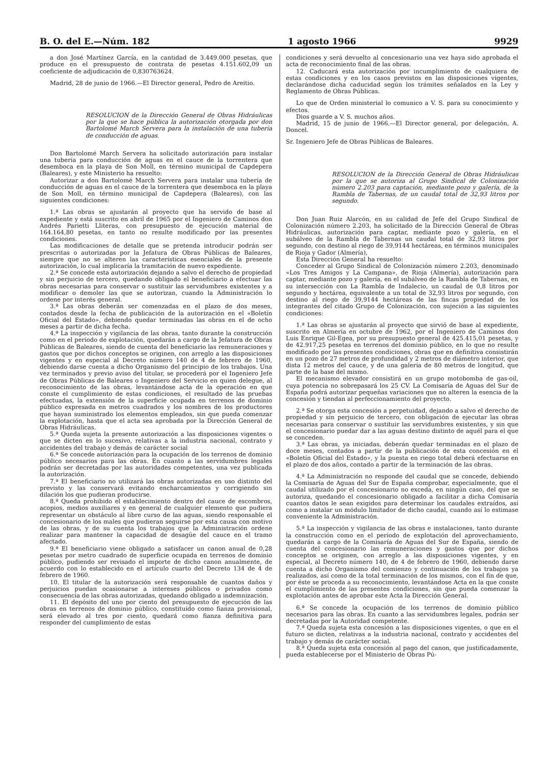B. O. del E.—Núm. 182 1 agosto 1966 9929
a don José Martínez García, en la cantidad de 3.449.000 pesetas, que produce en el presupuesto de contrata de pesetas 4.151.602,09 un coeficiente de adjudicación de 0,830763624.
Madrid, 28 de junio de 1966.—El Director general, Pedro de Areitio.
RESOLUCION de la Dirección General de Obras Hidráulicas por la que se hace pública la autorización otorgada por don Bartolomé March Servera para la instalación de una tubería de conducción de aguas.
Don Bartolomé March Servera ha solicitado autorización para instalar una tubería para conducción de aguas en el cauce de la torrentera que desemboca en la playa de Son Moll, en término municipal de Capdepera (Baleares), y este Ministerio ha resuelto:
Autorizar a don Bartolomé March Servera para instalar una tubería de conducción de aguas en el cauce de la torrentera que desemboca en la playa de Son Moll, en término municipal de Capdepera (Baleares), con las siguientes condiciones:
1.ª Las obras se ajustarán al proyecto que ha servido de base al expediente y está suscrito en abril de 1965 por el Ingeniero de Caminos don Andrés Parietti Lliteras, con presupuesto de ejecución material de 164.164,80 pesetas, en tanto no resulte modificado por las presentes condiciones.
Las modificaciones de detalle que se pretenda introducir podrán ser prescritas o autorizadas por la Jefatura de Obras Públicas de Baleares, siempre que no se alteren las características esenciales de la presente autorización, lo cual implicaría la tramitación de nuevo expediente.
2.ª Se concede esta autorización dejando a salvo el derecho de propiedad y sin perjuicio de tercero, quedando obligado el beneficiario a efectuar las obras necesarias para conservar o sustituir las servidumbres existentes y a modificar o demoler las que se autorizan, cuando la Administración lo ordene por interés general.
3.ª Las obras deberán ser comenzadas en el plazo de dos meses, contados desde la fecha de publicación de la autorización en el «Boletín Oficial del Estado», debiendo quedar terminadas las obras en el de ocho meses a partir de dicha fecha.
4.ª La inspección y vigilancia de las obras, tanto durante la construcción como en el período de explotación, quedarán a cargo de la Jefatura de Obras Públicas de Baleares, siendo de cuenta del beneficiario las remuneraciones y gastos que por dichos conceptos se originen, con arreglo a las disposiciones vigentes y en especial al Decreto número 140 de 4 de febrero de 1960, debiendo darse cuenta a dicho Organismo del principio de los trabajos. Una vez terminados y previo aviso del titular, se procederá por el Ingeniero Jefe de Obras Públicas de Baleares o Ingeniero del Servicio en quien delegue, al reconocimiento de las obras, levantándose acta de la operación en que conste el cumplimiento de estas condiciones, el resultado de las pruebas efectuadas, la extensión de la superficie ocupada en terrenos de dominio público expresada en metros cuadrados y los nombres de los productores que hayan suministrado los elementos empleados, sin que pueda comenzar la explotación, hasta que el acta sea aprobada por la Dirección General de Obras Hidráulicas.
5.ª Queda sujeta la presente autorización a las disposiciones vigentes o que se dicten en lo sucesivo, relativas a la industria nacional, contrato y accidentes del trabajo y demás de carácter social
6.ª Se concede autorización para la ocupación de los terrenos de dominio público necesarios para las obras. En cuanto a las servidumbres legales podrán ser decretadas por las autoridades competentes, una vez publicada la autorización.
7.ª El beneficiario no utilizará las obras autorizadas en uso distinto del previsto y las conservará evitando encharcamientos y corrigiendo sin dilación los que pudieran producirse.
8.ª Queda prohibido el establecimiento dentro del cauce de escombros, acopios, medios auxiliares y en general de cualquier elemento que pudiera representar un obstáculo al libre curso de las aguas, siendo responsable el concesionario de los males que pudieran seguirse por esta causa con motivo de las obras, y de su cuenta los trabajos que la Administración ordene realizar para mantener la capacidad de desagüe del cauce en el tramo afectado.
9.ª El beneficiario viene obligado a satisfacer un canon anual de 0,28 pesetas por metro cuadrado de superficie ocupada en terrenos de dominio público, pudiendo ser revisado el importe de dicho canon anualmente, de acuerdo con lo establecido en el artículo cuarto del Decreto 134 de 4 de febrero de 1960.
10. El titular de la autorización será responsable de cuantos daños y perjuicios puedan ocasionarse a intereses públicos o privados como consecuencia de las obras autorizadas, quedando obligado a indemnización.
11. El depósito del uno por ciento del presupuesto de ejecución de las obras en terrenos de dominio público, constituído como fianza provisional, será elevado al tres por ciento, quedará como fianza definitiva para responder del cumplimiento de estas
condiciones y será devuelto al concesionario una vez haya sido aprobada el acta de reconocimiento final de las obras.
12. Caducará esta autorización por incumplimiento de cualquiera de estas condiciones y en los casos previstos en las disposiciones vigentes, declarándose dicha caducidad según los trámites señalados en la Ley y Reglamento de Obras Públicas.
Lo que de Orden ministerial lo comunico a V. S. para su conocimiento y efectos.
Dios guarde a V. S. muchos años.
Madrid, 15 de junio de 1966.—El Director general, por delegación, A. Doncel.
Sr. Ingeniero Jefe de Obras Públicas de Baleares.
RESOLUCION de la Dirección General de Obras Hidráulicas por la que se autoriza al Grupo Sindical de Colonización número 2.203 para captación, mediante pozo y galería, de la Rambla de Tabernas, de un caudal total de 32,93 litros por segundo.
Don Juan Ruiz Alarcón, en su calidad de Jefe del Grupo Sindical de Colonización número 2.203, ha solicitado de la Dirección General de Obras Hidráulicas, autorización para captar, mediante pozo y galería, en el subálveo de la Rambla de Tabernas un caudal total de 32,93 litros por segundo, con destino al riego de 39,9144 hectáreas, en términos municipales de Rioja y Gador (Almería),
Esta Dirección General ha resuelto:
Conceder al Grupo Sindical de Colonización número 2.203, denominado «Los Tres Amigos y La Campana», de Rioja (Almería), autorización para captar, mediante pozo y galería, en el subálveo de la Rambla de Tabernas, en su intersección con La Rambla de Indalecio, un caudal de 0,8 litros por segundo y hectárea, equivalente a un total de 32,93 litros por segundo, con destino al riego de 39,9144 hectáreas de las fincas propiedad de los integrantes del citado Grupo de Colonización, con sujeción a las siguientes condiciones:
1.ª Las obras se ajustarán al proyecto que sirvió de base al expediente, suscrito en Almería en octubre de 1962, por el Ingeniero de Caminos don Luis Enrique Gil-Egea, por su presupuesto general de 425.415,01 pesetas, y de 42.917,25 pesetas en terrenos del dominio público, en lo que no resulte modificado por las presentes condiciones, obras que en definitiva consistirán en un pozo de 27 metros de profundidad y 2 metros de diámetro interior, que dista 12 metros del cauce, y de una galería de 80 metros de longitud, que parte de la base del mismo.
El mecanismo elevador consistirá en un grupo motobomba de gas-oil, cuya potencia no sobrepasará los 25 CV. La Comisaría de Aguas del Sur de España podrá autorizar pequeñas variaciones que no alteren la esencia de la concesión y tiendan al perfeccionamiento del proyecto.
2.ª Se otorga esta concesión a perpetuidad, dejando a salvo el derecho de propiedad y sin perjuicio de tercero, con obligación de ejecutar las obras necesarias para conservar o sustituir las servidumbres existentes, y sin que el concesionario puedar dar a las aguas destino distinto de aquél para el que se conceden.
3.ª Las obras, ya iniciadas, deberán quedar terminadas en el plazo de doce meses, contados a partir de la publicación de esta concesión en el «Boletín Oficial del Estado», y la puesta en riego total deberá efectuarse en el plazo de dos años, contado a partir de la terminación de las obras.
4.ª La Administración no responde del caudal que se concede, debiendo la Comisaría de Aguas del Sur de España comprobar, especialmente, que el caudal utilizado por el concesionario no exceda, en ningún caso, del que se autoriza, quedando el concesionario obligado a facilitar a dicha Comisaría cuantos datos le sean exigidos para determinar los caudales extraídos, así como a instalar un módulo limitador de dicho caudal, cuando así lo estimase conveniente la Administración.
5.ª La inspección y vigilancia de las obras e instalaciones, tanto durante la construcción como en el período de explotación del aprovechamiento, quedarán a cargo de la Comisaría de Aguas del Sur de España, siendo de cuenta del concesionario las remuneraciones y gastos que por dichos conceptos se originen, con arreglo a las disposiciones vigentes, y en especial, al Decreto número 140, de 4 de febrero de 1960, debiendo darse cuenta a dicho Organismo del comienzo y continuación de los trabajos ya realizados, así como de la total terminación de los mismos, con el fin de que, por éste se proceda a su reconocimiento, levantándose Acta en la que conste el cumplimiento de las presentes condiciones, sin que pueda comenzar la explotación antes de aprobar este Acta la Dirección General.
6.ª Se concede la ocupación de los terrenos de dominio público necesarios para las obras. En cuanto a las servidumbres legales, podrán ser decretadas por la Autoridad competente.
7.ª Queda sujeta esta concesión a las disposiciones vigentes, o que en el futuro se dicten, relativas a la industria nacional, contrato y accidentes del trabajo y demás de carácter social.
8.ª Queda sujeta esta concesión al pago del canon, que justificadamente, pueda establecerse por el Ministerio de Obras Pú-